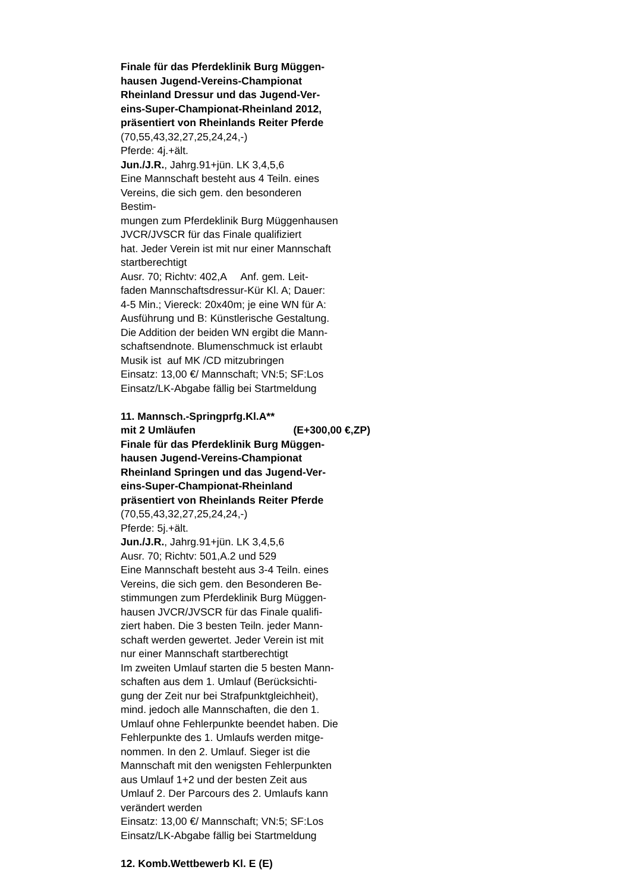Finale für das Pferdeklinik Burg Müggen-
hausen Jugend-Vereins-Championat
Rheinland Dressur und das Jugend-Ver-
eins-Super-Championat-Rheinland 2012,
präsentiert von Rheinlands Reiter Pferde
(70,55,43,32,27,25,24,24,-)
Pferde: 4j.+ält.
Jun./J.R., Jahrg.91+jün. LK 3,4,5,6
Eine Mannschaft besteht aus 4 Teiln. eines
Vereins, die sich gem. den besonderen
Bestim-
mungen zum Pferdeklinik Burg Müggenhausen
JVCR/JVSCR für das Finale qualifiziert
hat. Jeder Verein ist mit nur einer Mannschaft
startberechtigt
Ausr. 70; Richtv: 402,A Anf. gem. Leit-
faden Mannschaftsdressur-Kür Kl. A; Dauer:
4-5 Min.; Viereck: 20x40m; je eine WN für A:
Ausführung und B: Künstlerische Gestaltung.
Die Addition der beiden WN ergibt die Mann-
schaftsendnote. Blumenschmuck ist erlaubt
Musik ist auf MK /CD mitzubringen
Einsatz: 13,00 €/ Mannschaft; VN:5; SF:Los
Einsatz/LK-Abgabe fällig bei Startmeldung
11. Mannsch.-Springprfg.Kl.A**
mit 2 Umläufen (E+300,00 €,ZP)
Finale für das Pferdeklinik Burg Müggen-
hausen Jugend-Vereins-Championat
Rheinland Springen und das Jugend-Ver-
eins-Super-Championat-Rheinland
präsentiert von Rheinlands Reiter Pferde
(70,55,43,32,27,25,24,24,-)
Pferde: 5j.+ält.
Jun./J.R., Jahrg.91+jün. LK 3,4,5,6
Ausr. 70; Richtv: 501,A.2 und 529
Eine Mannschaft besteht aus 3-4 Teiln. eines
Vereins, die sich gem. den Besonderen Be-
stimmungen zum Pferdeklinik Burg Müggen-
hausen JVCR/JVSCR für das Finale qualifi-
ziert haben. Die 3 besten Teiln. jeder Mann-
schaft werden gewertet. Jeder Verein ist mit
nur einer Mannschaft startberechtigt
Im zweiten Umlauf starten die 5 besten Mann-
schaften aus dem 1. Umlauf (Berücksichti-
gung der Zeit nur bei Strafpunktgleichheit),
mind. jedoch alle Mannschaften, die den 1.
Umlauf ohne Fehlerpunkte beendet haben. Die
Fehlerpunkte des 1. Umlaufs werden mitge-
nommen. In den 2. Umlauf. Sieger ist die
Mannschaft mit den wenigsten Fehlerpunkten
aus Umlauf 1+2 und der besten Zeit aus
Umlauf 2. Der Parcours des 2. Umlaufs kann
verändert werden
Einsatz: 13,00 €/ Mannschaft; VN:5; SF:Los
Einsatz/LK-Abgabe fällig bei Startmeldung
12. Komb.Wettbewerb Kl. E (E)